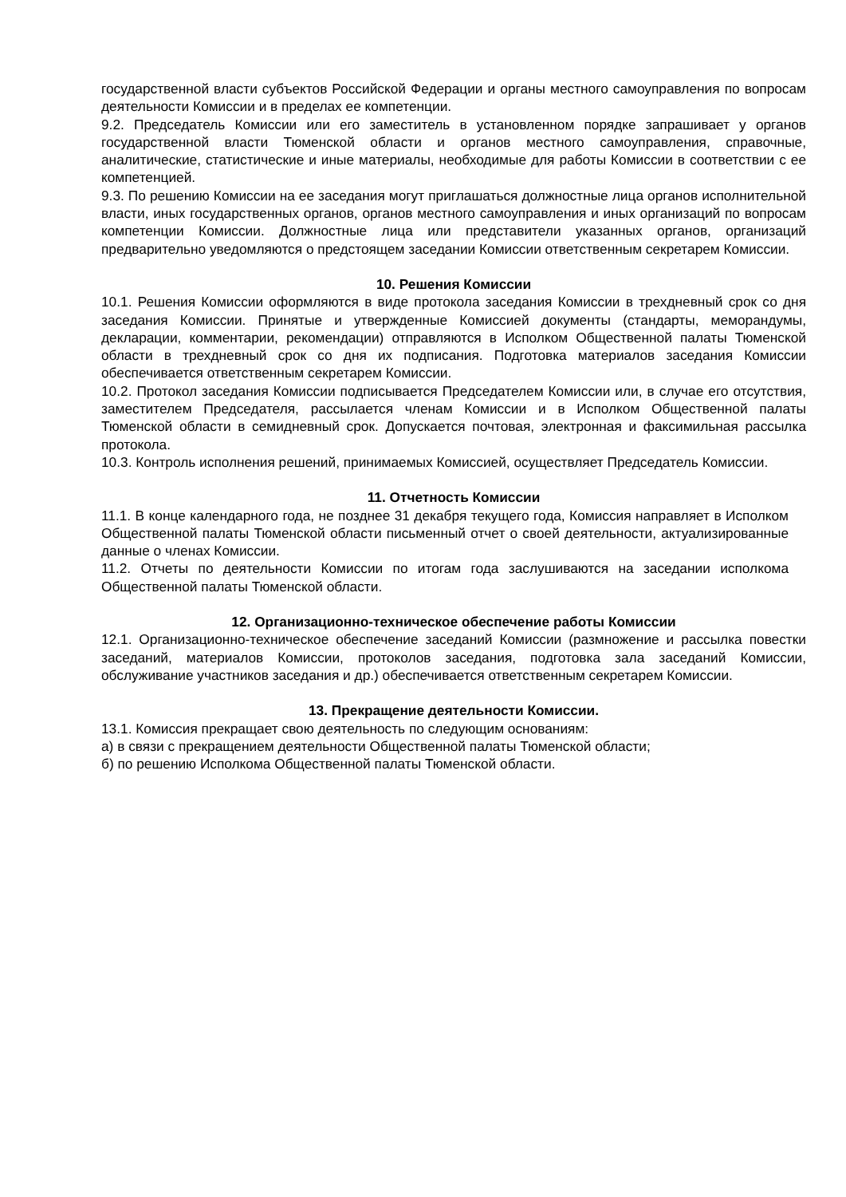государственной власти субъектов Российской Федерации и органы местного самоуправления по вопросам деятельности Комиссии и в пределах ее компетенции.
9.2. Председатель Комиссии или его заместитель в установленном порядке запрашивает у органов государственной власти Тюменской области и органов местного самоуправления, справочные, аналитические, статистические и иные материалы, необходимые для работы Комиссии в соответствии с ее компетенцией.
9.3. По решению Комиссии на ее заседания могут приглашаться должностные лица органов исполнительной власти, иных государственных органов, органов местного самоуправления и иных организаций по вопросам компетенции Комиссии. Должностные лица или представители указанных органов, организаций предварительно уведомляются о предстоящем заседании Комиссии ответственным секретарем Комиссии.
10. Решения Комиссии
10.1. Решения Комиссии оформляются в виде протокола заседания Комиссии в трехдневный срок со дня заседания Комиссии. Принятые и утвержденные Комиссией документы (стандарты, меморандумы, декларации, комментарии, рекомендации) отправляются в Исполком Общественной палаты Тюменской области в трехдневный срок со дня их подписания. Подготовка материалов заседания Комиссии обеспечивается ответственным секретарем Комиссии.
10.2. Протокол заседания Комиссии подписывается Председателем Комиссии или, в случае его отсутствия, заместителем Председателя, рассылается членам Комиссии и в Исполком Общественной палаты Тюменской области в семидневный срок. Допускается почтовая, электронная и факсимильная рассылка протокола.
10.3. Контроль исполнения решений, принимаемых Комиссией, осуществляет Председатель Комиссии.
11. Отчетность Комиссии
11.1. В конце календарного года, не позднее 31 декабря текущего года, Комиссия направляет в Исполком Общественной палаты Тюменской области письменный отчет о своей деятельности, актуализированные данные о членах Комиссии.
11.2. Отчеты по деятельности Комиссии по итогам года заслушиваются на заседании исполкома Общественной палаты Тюменской области.
12. Организационно-техническое обеспечение работы Комиссии
12.1. Организационно-техническое обеспечение заседаний Комиссии (размножение и рассылка повестки заседаний, материалов Комиссии, протоколов заседания, подготовка зала заседаний Комиссии, обслуживание участников заседания и др.) обеспечивается ответственным секретарем Комиссии.
13. Прекращение деятельности Комиссии.
13.1. Комиссия прекращает свою деятельность по следующим основаниям:
а) в связи с прекращением деятельности Общественной палаты Тюменской области;
б) по решению Исполкома Общественной палаты Тюменской области.